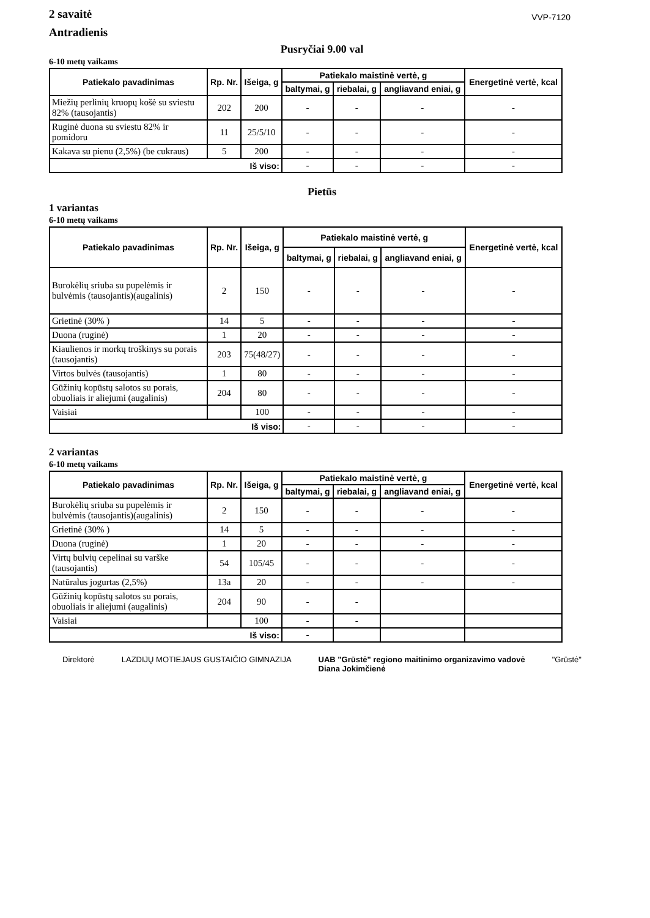2 savaitė
Antradienis
VVP-7120
Pusryčiai 9.00 val
6-10 metų vaikams
| Patiekalo pavadinimas | Rp. Nr. | Išeiga, g | Patiekalo maistinė vertė, g | | | Energetinė vertė, kcal |
| --- | --- | --- | --- | --- | --- | --- |
| | | | baltymai, g | riebalai, g | angliavand eniai, g | |
| Miežių perlinių kruopų košė su sviestu 82% (tausojantis) | 202 | 200 | - | - | - | - |
| Ruginė duona su sviestu 82% ir pomidoru | 11 | 25/5/10 | - | - | - | - |
| Kakava su pienu (2,5%) (be cukraus) | 5 | 200 | - | - | - | - |
| Iš viso: | | | - | - | - | - |
Pietūs
1 variantas
6-10 metų vaikams
| Patiekalo pavadinimas | Rp. Nr. | Išeiga, g | Patiekalo maistinė vertė, g | | | Energetinė vertė, kcal |
| --- | --- | --- | --- | --- | --- | --- |
| | | | baltymai, g | riebalai, g | angliavand eniai, g | |
| Burokėlių sriuba su pupelėmis ir bulvėmis (tausojantis)(augalinis) | 2 | 150 | - | - | - | - |
| Grietinė (30% ) | 14 | 5 | - | - | - | - |
| Duona (ruginė) | 1 | 20 | - | - | - | - |
| Kiaulienos ir morkų troškinys su porais (tausojantis) | 203 | 75(48/27) | - | - | - | - |
| Virtos bulvės (tausojantis) | 1 | 80 | - | - | - | - |
| Gūžinių kopūstų salotos su porais, obuoliais ir aliejumi (augalinis) | 204 | 80 | - | - | - | - |
| Vaisiai | | 100 | - | - | - | - |
| Iš viso: | | | - | - | - | - |
2 variantas
6-10 metų vaikams
| Patiekalo pavadinimas | Rp. Nr. | Išeiga, g | Patiekalo maistinė vertė, g | | | Energetinė vertė, kcal |
| --- | --- | --- | --- | --- | --- | --- |
| | | | baltymai, g | riebalai, g | angliavand eniai, g | |
| Burokėlių sriuba su pupelėmis ir bulvėmis (tausojantis)(augalinis) | 2 | 150 | - | - | - | - |
| Grietinė (30% ) | 14 | 5 | - | - | - | - |
| Duona (ruginė) | 1 | 20 | - | - | - | - |
| Virtų bulvių cepelinai su varške (tausojantis) | 54 | 105/45 | - | - | - | - |
| Natūralus jogurtas (2,5%) | 13a | 20 | - | - | - | - |
| Gūžinių kopūstų salotos su porais, obuoliais ir aliejumi (augalinis) | 204 | 90 | - | - | | |
| Vaisiai | | 100 | - | - | | |
| Iš viso: | | | - | | | |
Direktorė LAZDIJŲ MOTIEJAUS GUSTAIČIO GIMNAZIJA
UAB "Grūstė" regiono maitinimo organizavimo vadovė
Diana Jokimčienė
"Grūstė"